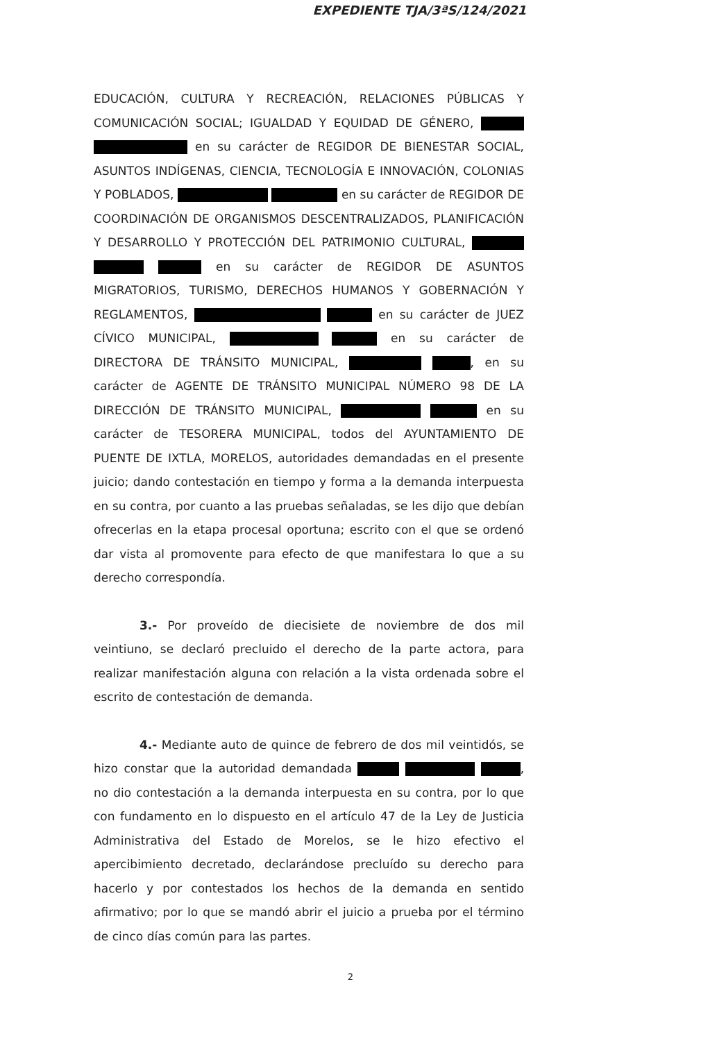EXPEDIENTE TJA/3ªS/124/2021
EDUCACIÓN, CULTURA Y RECREACIÓN, RELACIONES PÚBLICAS Y COMUNICACIÓN SOCIAL; IGUALDAD Y EQUIDAD DE GÉNERO, en su carácter de REGIDOR DE BIENESTAR SOCIAL, ASUNTOS INDÍGENAS, CIENCIA, TECNOLOGÍA E INNOVACIÓN, COLONIAS Y POBLADOS, en su carácter de REGIDOR DE COORDINACIÓN DE ORGANISMOS DESCENTRALIZADOS, PLANIFICACIÓN Y DESARROLLO Y PROTECCIÓN DEL PATRIMONIO CULTURAL, en su carácter de REGIDOR DE ASUNTOS MIGRATORIOS, TURISMO, DERECHOS HUMANOS Y GOBERNACIÓN Y REGLAMENTOS, en su carácter de JUEZ CÍVICO MUNICIPAL, en su carácter de DIRECTORA DE TRÁNSITO MUNICIPAL, , en su carácter de AGENTE DE TRÁNSITO MUNICIPAL NÚMERO 98 DE LA DIRECCIÓN DE TRÁNSITO MUNICIPAL, en su carácter de TESORERA MUNICIPAL, todos del AYUNTAMIENTO DE PUENTE DE IXTLA, MORELOS, autoridades demandadas en el presente juicio; dando contestación en tiempo y forma a la demanda interpuesta en su contra, por cuanto a las pruebas señaladas, se les dijo que debían ofrecerlas en la etapa procesal oportuna; escrito con el que se ordenó dar vista al promovente para efecto de que manifestara lo que a su derecho correspondía.
3.- Por proveído de diecisiete de noviembre de dos mil veintiuno, se declaró precluido el derecho de la parte actora, para realizar manifestación alguna con relación a la vista ordenada sobre el escrito de contestación de demanda.
4.- Mediante auto de quince de febrero de dos mil veintidós, se hizo constar que la autoridad demandada , no dio contestación a la demanda interpuesta en su contra, por lo que con fundamento en lo dispuesto en el artículo 47 de la Ley de Justicia Administrativa del Estado de Morelos, se le hizo efectivo el apercibimiento decretado, declarándose precluído su derecho para hacerlo y por contestados los hechos de la demanda en sentido afirmativo; por lo que se mandó abrir el juicio a prueba por el término de cinco días común para las partes.
2